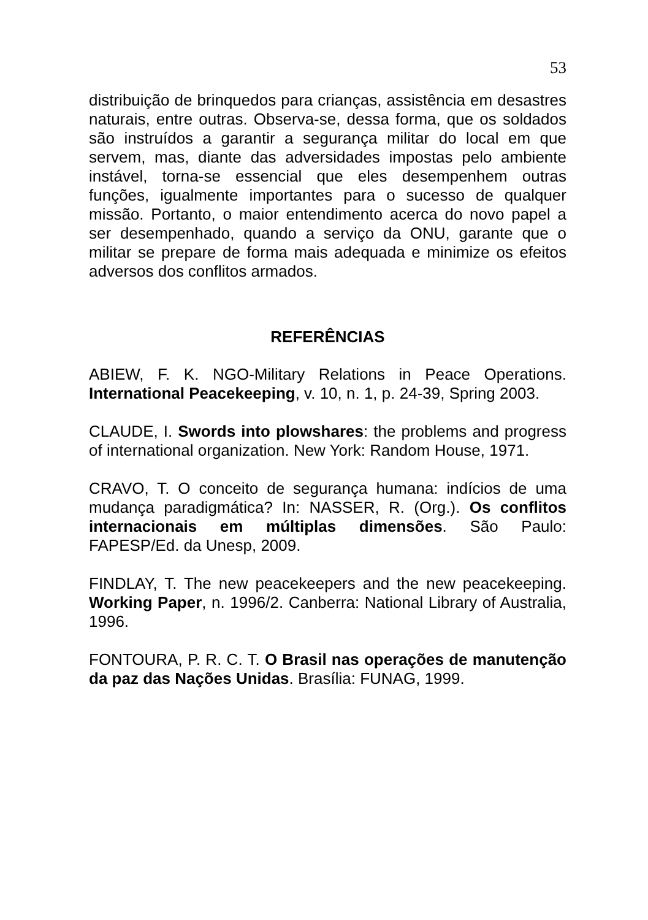53
distribuição de brinquedos para crianças, assistência em desastres naturais, entre outras. Observa-se, dessa forma, que os soldados são instruídos a garantir a segurança militar do local em que servem, mas, diante das adversidades impostas pelo ambiente instável, torna-se essencial que eles desempenhem outras funções, igualmente importantes para o sucesso de qualquer missão. Portanto, o maior entendimento acerca do novo papel a ser desempenhado, quando a serviço da ONU, garante que o militar se prepare de forma mais adequada e minimize os efeitos adversos dos conflitos armados.
REFERÊNCIAS
ABIEW, F. K. NGO-Military Relations in Peace Operations. International Peacekeeping, v. 10, n. 1, p. 24-39, Spring 2003.
CLAUDE, I. Swords into plowshares: the problems and progress of international organization. New York: Random House, 1971.
CRAVO, T. O conceito de segurança humana: indícios de uma mudança paradigmática? In: NASSER, R. (Org.). Os conflitos internacionais em múltiplas dimensões. São Paulo: FAPESP/Ed. da Unesp, 2009.
FINDLAY, T. The new peacekeepers and the new peacekeeping. Working Paper, n. 1996/2. Canberra: National Library of Australia, 1996.
FONTOURA, P. R. C. T. O Brasil nas operações de manutenção da paz das Nações Unidas. Brasília: FUNAG, 1999.